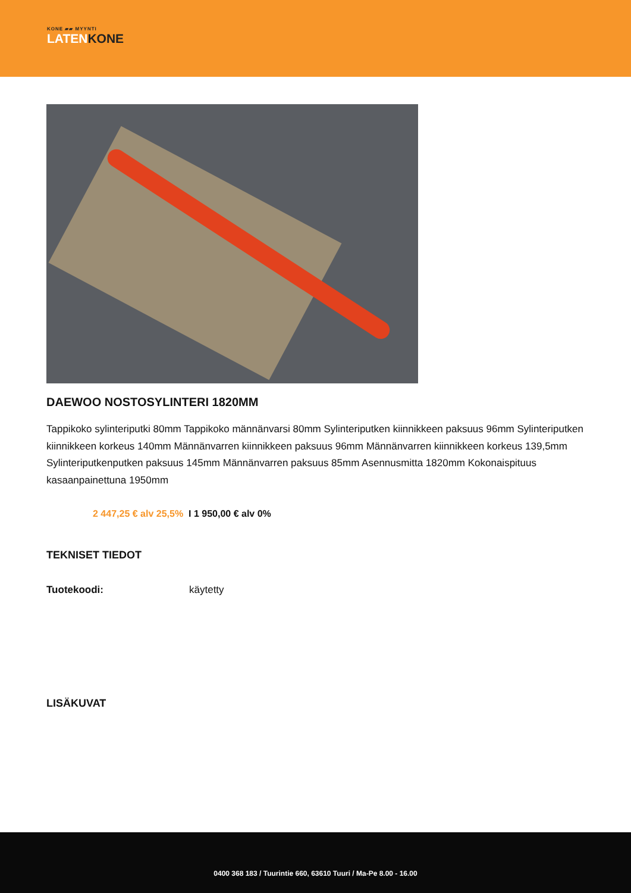KONE ▰▰ MYYNTI
LATENKONE
DAEWOO NOSTOSYLINTERI 1820MM
Tappikoko sylinteriputki 80mm Tappikoko männänvarsi 80mm Sylinteriputken kiinnikkeen paksuus 96mm Sylinteriputken kiinnikkeen korkeus 140mm Männänvarren kiinnikkeen paksuus 96mm Männänvarren kiinnikkeen korkeus 139,5mm Sylinteriputkenputken paksuus 145mm Männänvarren paksuus 85mm Asennusmitta 1820mm Kokonaispituus kasaanpainettuna 1950mm
2 447,25 € alv 25,5% I 1 950,00 € alv 0%
TEKNISET TIEDOT
Tuotekoodi: käytetty
LISÄKUVAT
0400 368 183 / Tuurintie 660, 63610 Tuuri / Ma-Pe 8.00 - 16.00